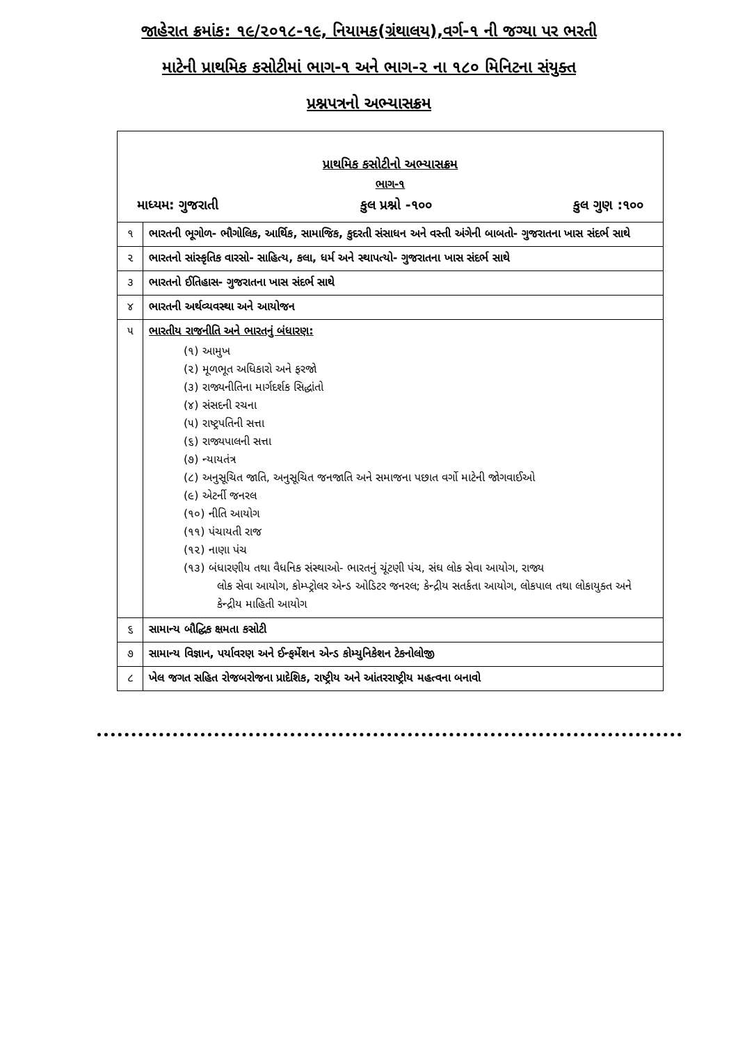જાહેરાત ક્રમાંક: ૧૯/૨૦૧૮-૧૯, નિયામક(ગ્રંથાલય),વર્ગ-૧ ની જગ્યા પર ભરતી
માટેની પ્રાથમિક કસોટીમાં ભાગ-૧ અને ભાગ-૨ ના ૧૮૦ મિનિટના સંયુક્ત
પ્રશ્નપત્રનો અભ્યાસક્રમ
| પ્રાથમિક કસોટીનો અભ્યાસક્રમ ભાગ-૧ માધ્યમ: ગુજરાતી કુલ પ્રશ્નો -૧૦૦ કુલ ગુણ :૧૦૦ | |
| ૧ | ભારતની ભૂગોળ- ભૌગોલિક, આર્થિક, સામાજિક, કુદરતી સંસાધન અને વસ્તી અંગેની બાબતો- ગુજરાતના ખાસ સંદર્ભ સાથે |
| ૨ | ભારતનો સાંસ્કૃતિક વારસો- સાહિત્ય, કલા, ધર્મ અને સ્થાપત્યો- ગુજરાતના ખાસ સંદર્ભ સાથે |
| ૩ | ભારતનો ઈતિહાસ- ગુજરાતના ખાસ સંદર્ભ સાથે |
| ૪ | ભારતની અર્થવ્યવસ્થા અને આયોજન |
| ૫ | ભારતીય રાજનીતિ અને ભારતનું બંધારણ: (૧) આમુખ (૨) મૂળભૂત અધિકારો અને ફરજો (૩) રાજ્યનીતિના માર્ગદર્શક સિદ્ધાંતો (૪) સંસદની રચના (૫) રાષ્ટ્રપતિની સત્તા (૬) રાજ્યપાલની સત્તા (૭) ન્યાયતંત્ર (૮) અનુસૂચિત જાતિ, અનુસૂચિત જનજાતિ અને સમાજના પછાત વર્ગો માટેની જોગવાઈઓ (૯) એટર્ની જનરલ (૧૦) નીતિ આયોગ (૧૧) પંચાયતી રાજ (૧૨) નાણા પંચ (૧૩) બંધારણીય તથા વૈધનિક સંસ્થાઓ- ભારતનું ચૂંટણી પંચ, સંઘ લોક સેવા આયોગ, રાજ્ય લોક સેવા આયોગ, કોમ્પ્ટ્રોલર એન્ડ ઓડિટર જનરલ; કેન્દ્રીય સતર્કતા આયોગ, લોકપાલ તથા લોકાયુક્ત અને કેન્દ્રીય માહિતી આયોગ |
| ૬ | સામાન્ય બૌદ્ધિક ક્ષમતા કસોટી |
| ૭ | સામાન્ય વિજ્ઞાન, પર્યાવરણ અને ઈન્ફર્મેશન એન્ડ કોમ્યુનિકેશન ટેકનોલોજી |
| ૮ | ખેલ જગત સહિત રોજબરોજના પ્રાદેશિક, રાષ્ટ્રીય અને આંતરરાષ્ટ્રીય મહત્વના બનાવો |